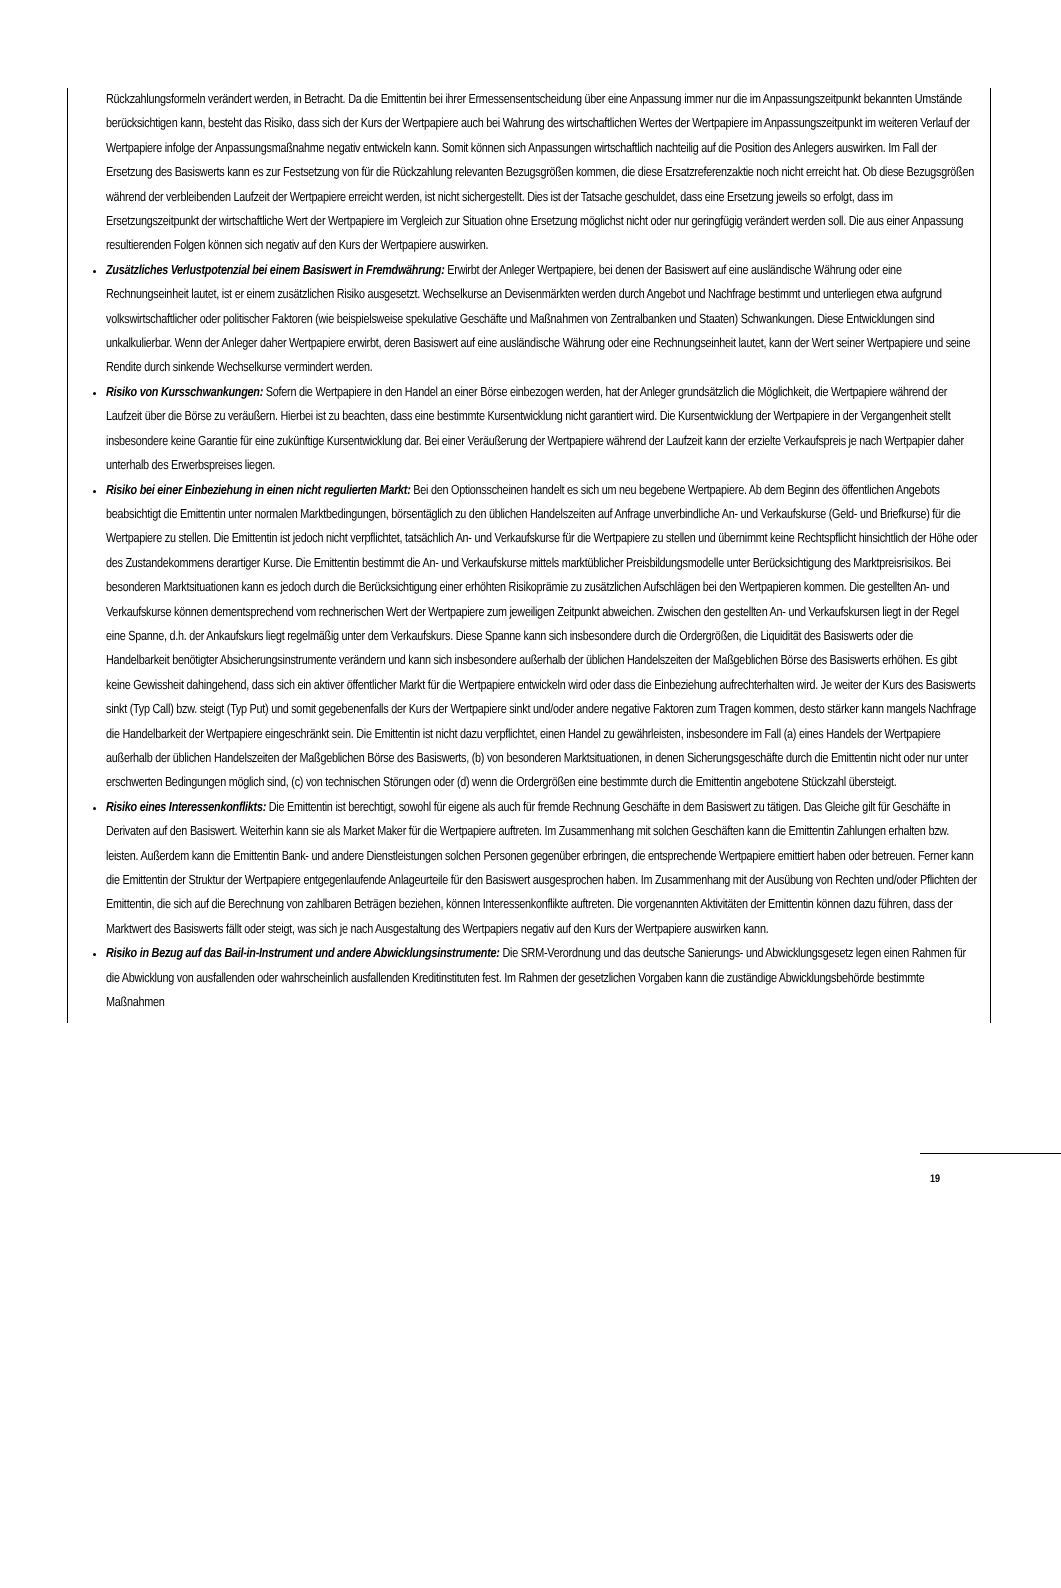Rückzahlungsformeln verändert werden, in Betracht. Da die Emittentin bei ihrer Ermessensentscheidung über eine Anpassung immer nur die im Anpassungszeitpunkt bekannten Umstände berücksichtigen kann, besteht das Risiko, dass sich der Kurs der Wertpapiere auch bei Wahrung des wirtschaftlichen Wertes der Wertpapiere im Anpassungszeitpunkt im weiteren Verlauf der Wertpapiere infolge der Anpassungsmaßnahme negativ entwickeln kann. Somit können sich Anpassungen wirtschaftlich nachteilig auf die Position des Anlegers auswirken. Im Fall der Ersetzung des Basiswerts kann es zur Festsetzung von für die Rückzahlung relevanten Bezugsgrößen kommen, die diese Ersatzreferenzaktie noch nicht erreicht hat. Ob diese Bezugsgrößen während der verbleibenden Laufzeit der Wertpapiere erreicht werden, ist nicht sichergestellt. Dies ist der Tatsache geschuldet, dass eine Ersetzung jeweils so erfolgt, dass im Ersetzungszeitpunkt der wirtschaftliche Wert der Wertpapiere im Vergleich zur Situation ohne Ersetzung möglichst nicht oder nur geringfügig verändert werden soll. Die aus einer Anpassung resultierenden Folgen können sich negativ auf den Kurs der Wertpapiere auswirken.
Zusätzliches Verlustpotenzial bei einem Basiswert in Fremdwährung: Erwirbt der Anleger Wertpapiere, bei denen der Basiswert auf eine ausländische Währung oder eine Rechnungseinheit lautet, ist er einem zusätzlichen Risiko ausgesetzt. Wechselkurse an Devisenmärkten werden durch Angebot und Nachfrage bestimmt und unterliegen etwa aufgrund volkswirtschaftlicher oder politischer Faktoren (wie beispielsweise spekulative Geschäfte und Maßnahmen von Zentralbanken und Staaten) Schwankungen. Diese Entwicklungen sind unkalkulierbar. Wenn der Anleger daher Wertpapiere erwirbt, deren Basiswert auf eine ausländische Währung oder eine Rechnungseinheit lautet, kann der Wert seiner Wertpapiere und seine Rendite durch sinkende Wechselkurse vermindert werden.
Risiko von Kursschwankungen: Sofern die Wertpapiere in den Handel an einer Börse einbezogen werden, hat der Anleger grundsätzlich die Möglichkeit, die Wertpapiere während der Laufzeit über die Börse zu veräußern. Hierbei ist zu beachten, dass eine bestimmte Kursentwicklung nicht garantiert wird. Die Kursentwicklung der Wertpapiere in der Vergangenheit stellt insbesondere keine Garantie für eine zukünftige Kursentwicklung dar. Bei einer Veräußerung der Wertpapiere während der Laufzeit kann der erzielte Verkaufspreis je nach Wertpapier daher unterhalb des Erwerbspreises liegen.
Risiko bei einer Einbeziehung in einen nicht regulierten Markt: Bei den Optionsscheinen handelt es sich um neu begebene Wertpapiere. Ab dem Beginn des öffentlichen Angebots beabsichtigt die Emittentin unter normalen Marktbedingungen, börsentäglich zu den üblichen Handelszeiten auf Anfrage unverbindliche An- und Verkaufskurse (Geld- und Briefkurse) für die Wertpapiere zu stellen. Die Emittentin ist jedoch nicht verpflichtet, tatsächlich An- und Verkaufskurse für die Wertpapiere zu stellen und übernimmt keine Rechtspflicht hinsichtlich der Höhe oder des Zustandekommens derartiger Kurse. Die Emittentin bestimmt die An- und Verkaufskurse mittels marktüblicher Preisbildungsmodelle unter Berücksichtigung des Marktpreisrisikos. Bei besonderen Marktsituationen kann es jedoch durch die Berücksichtigung einer erhöhten Risikoprämie zu zusätzlichen Aufschlägen bei den Wertpapieren kommen. Die gestellten An- und Verkaufskurse können dementsprechend vom rechnerischen Wert der Wertpapiere zum jeweiligen Zeitpunkt abweichen. Zwischen den gestellten An- und Verkaufskursen liegt in der Regel eine Spanne, d.h. der Ankaufskurs liegt regelmäßig unter dem Verkaufskurs. Diese Spanne kann sich insbesondere durch die Ordergrößen, die Liquidität des Basiswerts oder die Handelbarkeit benötigter Absicherungsinstrumente verändern und kann sich insbesondere außerhalb der üblichen Handelszeiten der Maßgeblichen Börse des Basiswerts erhöhen. Es gibt keine Gewissheit dahingehend, dass sich ein aktiver öffentlicher Markt für die Wertpapiere entwickeln wird oder dass die Einbeziehung aufrechterhalten wird. Je weiter der Kurs des Basiswerts sinkt (Typ Call) bzw. steigt (Typ Put) und somit gegebenenfalls der Kurs der Wertpapiere sinkt und/oder andere negative Faktoren zum Tragen kommen, desto stärker kann mangels Nachfrage die Handelbarkeit der Wertpapiere eingeschränkt sein. Die Emittentin ist nicht dazu verpflichtet, einen Handel zu gewährleisten, insbesondere im Fall (a) eines Handels der Wertpapiere außerhalb der üblichen Handelszeiten der Maßgeblichen Börse des Basiswerts, (b) von besonderen Marktsituationen, in denen Sicherungsgeschäfte durch die Emittentin nicht oder nur unter erschwerten Bedingungen möglich sind, (c) von technischen Störungen oder (d) wenn die Ordergrößen eine bestimmte durch die Emittentin angebotene Stückzahl übersteigt.
Risiko eines Interessenkonflikts: Die Emittentin ist berechtigt, sowohl für eigene als auch für fremde Rechnung Geschäfte in dem Basiswert zu tätigen. Das Gleiche gilt für Geschäfte in Derivaten auf den Basiswert. Weiterhin kann sie als Market Maker für die Wertpapiere auftreten. Im Zusammenhang mit solchen Geschäften kann die Emittentin Zahlungen erhalten bzw. leisten. Außerdem kann die Emittentin Bank- und andere Dienstleistungen solchen Personen gegenüber erbringen, die entsprechende Wertpapiere emittiert haben oder betreuen. Ferner kann die Emittentin der Struktur der Wertpapiere entgegenlaufende Anlageurteile für den Basiswert ausgesprochen haben. Im Zusammenhang mit der Ausübung von Rechten und/oder Pflichten der Emittentin, die sich auf die Berechnung von zahlbaren Beträgen beziehen, können Interessenkonflikte auftreten. Die vorgenannten Aktivitäten der Emittentin können dazu führen, dass der Marktwert des Basiswerts fällt oder steigt, was sich je nach Ausgestaltung des Wertpapiers negativ auf den Kurs der Wertpapiere auswirken kann.
Risiko in Bezug auf das Bail-in-Instrument und andere Abwicklungsinstrumente: Die SRM-Verordnung und das deutsche Sanierungs- und Abwicklungsgesetz legen einen Rahmen für die Abwicklung von ausfallenden oder wahrscheinlich ausfallenden Kreditinstituten fest. Im Rahmen der gesetzlichen Vorgaben kann die zuständige Abwicklungsbehörde bestimmte Maßnahmen
19